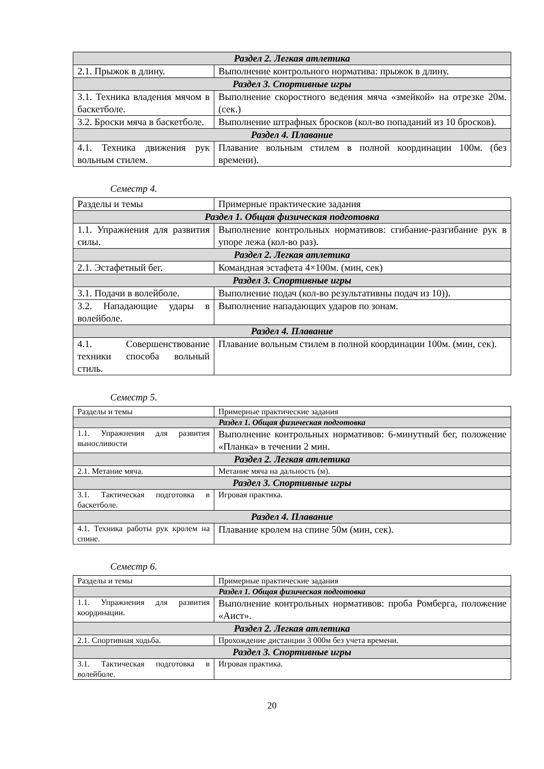| Раздел 2. Легкая атлетика | |
| 2.1. Прыжок в длину. | Выполнение контрольного норматива: прыжок в длину. |
| Раздел 3. Спортивные игры | |
| 3.1. Техника владения мячом в баскетболе. | Выполнение скоростного ведения мяча «змейкой» на отрезке 20м. (сек.) |
| 3.2. Броски мяча в баскетболе. | Выполнение штрафных бросков (кол-во попаданий из 10 бросков). |
| Раздел 4. Плавание | |
| 4.1. Техника движения рук вольным стилем. | Плавание вольным стилем в полной координации 100м. (без времени). |
Семестр 4.
| Разделы и темы | Примерные практические задания |
| Раздел 1. Общая физическая подготовка | |
| 1.1. Упражнения для развития силы. | Выполнение контрольных нормативов: сгибание-разгибание рук в упоре лежа (кол-во раз). |
| Раздел 2. Легкая атлетика | |
| 2.1. Эстафетный бег. | Командная эстафета 4×100м. (мин, сек) |
| Раздел 3. Спортивные игры | |
| 3.1. Подачи в волейболе. | Выполнение подач (кол-во результативны подач из 10)). |
| 3.2. Нападающие удары в волейболе. | Выполнение нападающих ударов по зонам. |
| Раздел 4. Плавание | |
| 4.1. Совершенствование техники способа вольный стиль. | Плавание вольным стилем в полной координации 100м. (мин, сек). |
Семестр 5.
| Разделы и темы | Примерные практические задания |
| Раздел 1. Общая физическая подготовка | |
| 1.1. Упражнения для развития выносливости | Выполнение контрольных нормативов: 6-минутный бег, положение «Планка» в течении 2 мин. |
| Раздел 2. Легкая атлетика | |
| 2.1. Метание мяча. | Метание мяча на дальность (м). |
| Раздел 3. Спортивные игры | |
| 3.1. Тактическая подготовка в баскетболе. | Игровая практика. |
| Раздел 4. Плавание | |
| 4.1. Техника работы рук кролем на спине. | Плавание кролем на спине 50м (мин, сек). |
Семестр 6.
| Разделы и темы | Примерные практические задания |
| Раздел 1. Общая физическая подготовка | |
| 1.1. Упражнения для развития координации. | Выполнение контрольных нормативов: проба Ромберга, положение «Аист». |
| Раздел 2. Легкая атлетика | |
| 2.1. Спортивная ходьба. | Прохождение дистанции 3 000м без учета времени. |
| Раздел 3. Спортивные игры | |
| 3.1. Тактическая подготовка в волейболе. | Игровая практика. |
20